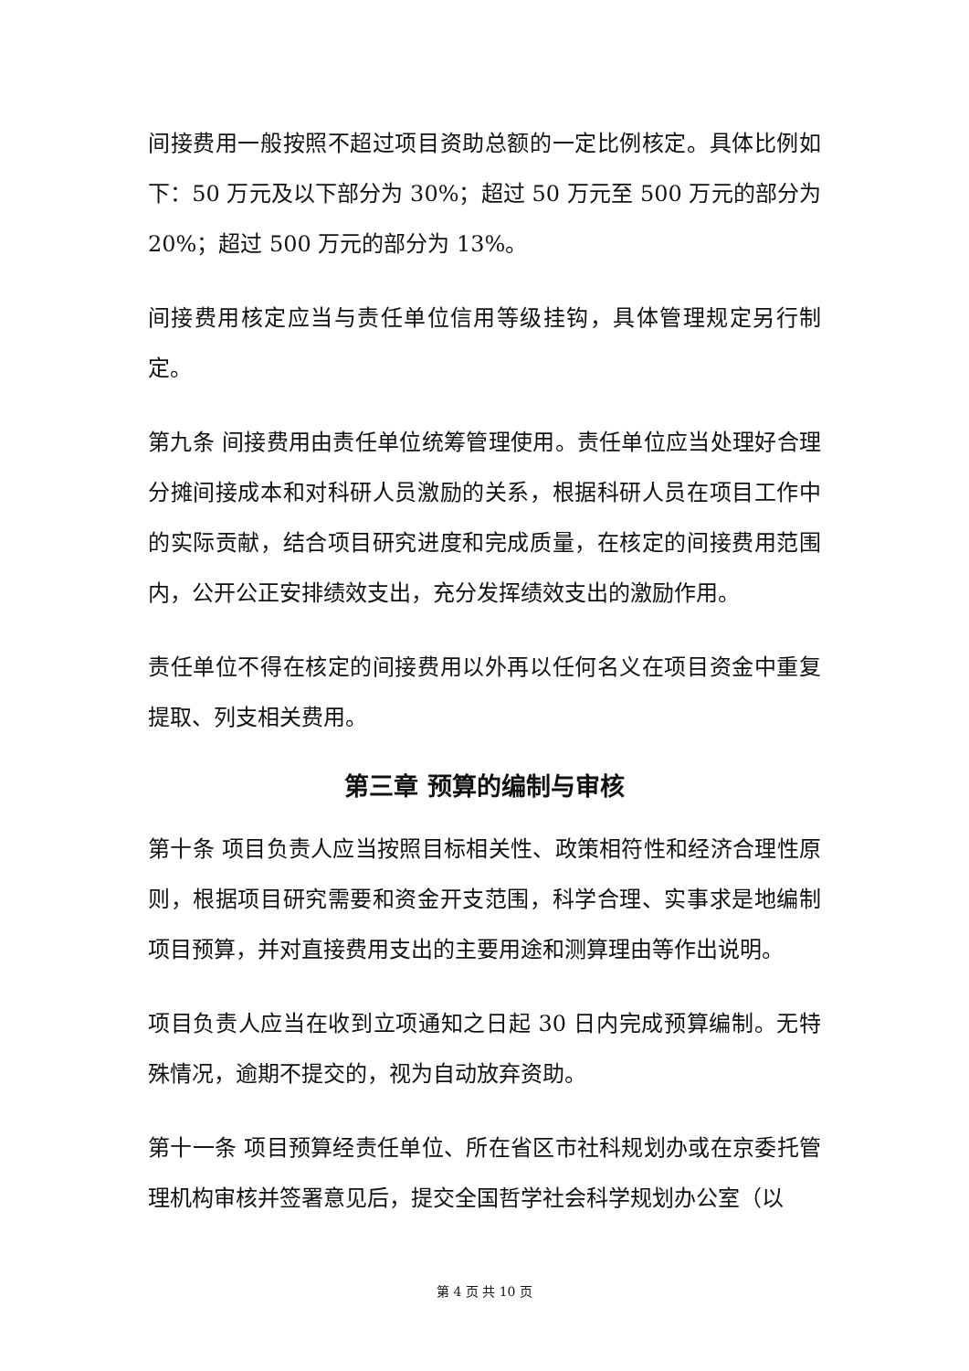间接费用一般按照不超过项目资助总额的一定比例核定。具体比例如下：50 万元及以下部分为 30%；超过 50 万元至 500 万元的部分为 20%；超过 500 万元的部分为 13%。
间接费用核定应当与责任单位信用等级挂钩，具体管理规定另行制定。
第九条 间接费用由责任单位统筹管理使用。责任单位应当处理好合理分摊间接成本和对科研人员激励的关系，根据科研人员在项目工作中的实际贡献，结合项目研究进度和完成质量，在核定的间接费用范围内，公开公正安排绩效支出，充分发挥绩效支出的激励作用。
责任单位不得在核定的间接费用以外再以任何名义在项目资金中重复提取、列支相关费用。
第三章 预算的编制与审核
第十条 项目负责人应当按照目标相关性、政策相符性和经济合理性原则，根据项目研究需要和资金开支范围，科学合理、实事求是地编制项目预算，并对直接费用支出的主要用途和测算理由等作出说明。
项目负责人应当在收到立项通知之日起 30 日内完成预算编制。无特殊情况，逾期不提交的，视为自动放弃资助。
第十一条 项目预算经责任单位、所在省区市社科规划办或在京委托管理机构审核并签署意见后，提交全国哲学社会科学规划办公室（以
第 4 页 共 10 页